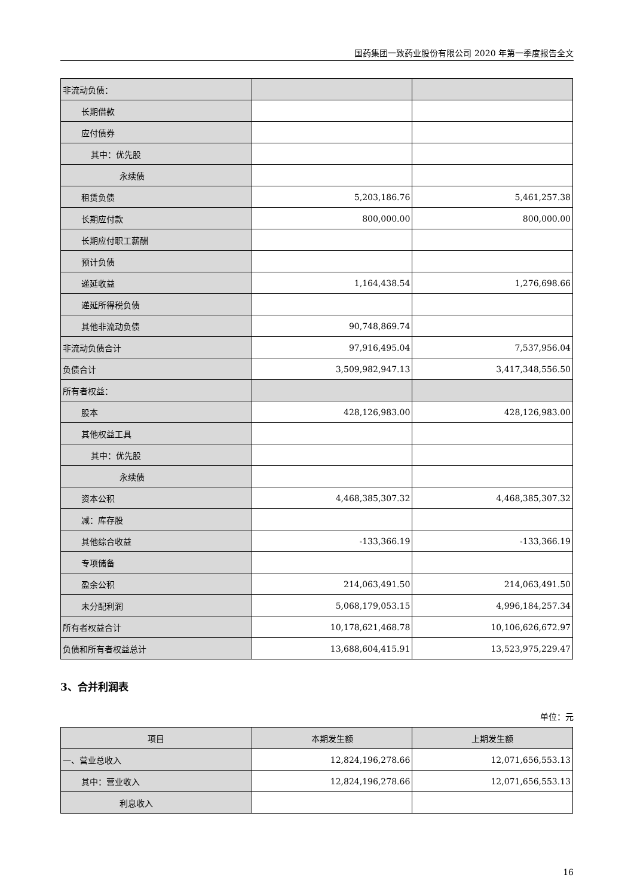国药集团一致药业股份有限公司 2020 年第一季度报告全文
| 非流动负债： | | |
| 长期借款 | | |
| 应付债券 | | |
| 其中：优先股 | | |
| 永续债 | | |
| 租赁负债 | 5,203,186.76 | 5,461,257.38 |
| 长期应付款 | 800,000.00 | 800,000.00 |
| 长期应付职工薪酬 | | |
| 预计负债 | | |
| 递延收益 | 1,164,438.54 | 1,276,698.66 |
| 递延所得税负债 | | |
| 其他非流动负债 | 90,748,869.74 | |
| 非流动负债合计 | 97,916,495.04 | 7,537,956.04 |
| 负债合计 | 3,509,982,947.13 | 3,417,348,556.50 |
| 所有者权益： | | |
| 股本 | 428,126,983.00 | 428,126,983.00 |
| 其他权益工具 | | |
| 其中：优先股 | | |
| 永续债 | | |
| 资本公积 | 4,468,385,307.32 | 4,468,385,307.32 |
| 减：库存股 | | |
| 其他综合收益 | -133,366.19 | -133,366.19 |
| 专项储备 | | |
| 盈余公积 | 214,063,491.50 | 214,063,491.50 |
| 未分配利润 | 5,068,179,053.15 | 4,996,184,257.34 |
| 所有者权益合计 | 10,178,621,468.78 | 10,106,626,672.97 |
| 负债和所有者权益总计 | 13,688,604,415.91 | 13,523,975,229.47 |
3、合并利润表
单位：元
| 项目 | 本期发生额 | 上期发生额 |
| --- | --- | --- |
| 一、营业总收入 | 12,824,196,278.66 | 12,071,656,553.13 |
| 其中：营业收入 | 12,824,196,278.66 | 12,071,656,553.13 |
| 利息收入 | | |
16